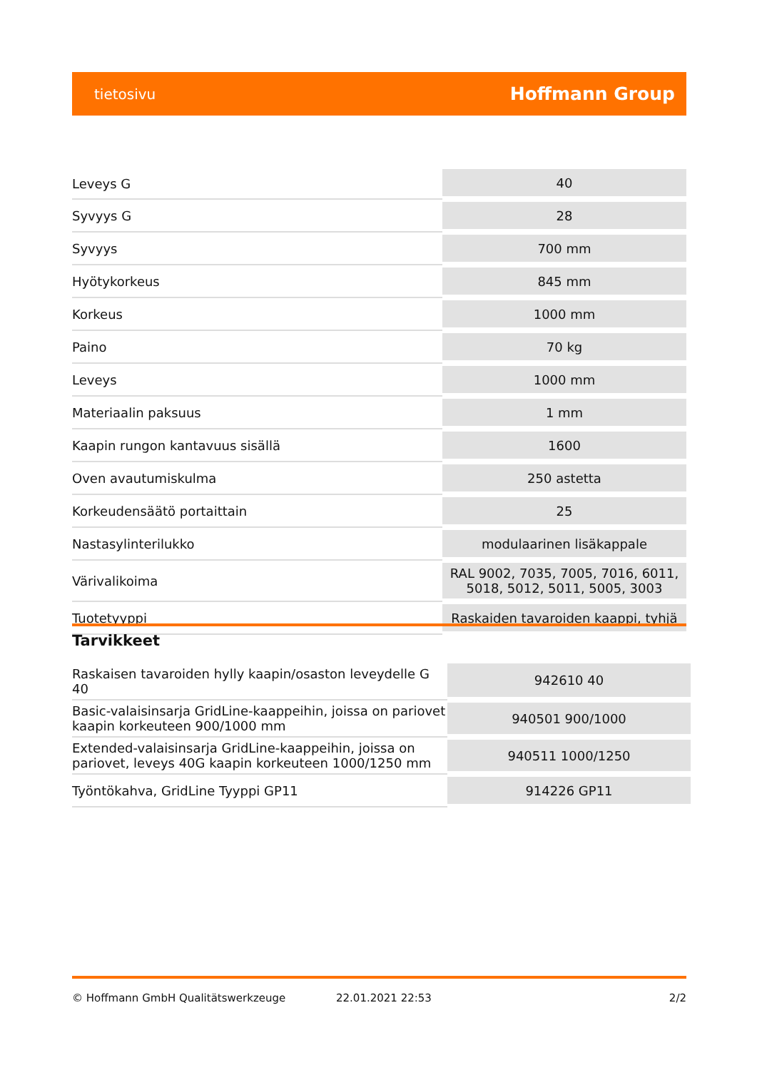tietosivu Hoffmann Group
| Leveys G | 40 |
| Syvyys G | 28 |
| Syvyys | 700 mm |
| Hyötykorkeus | 845 mm |
| Korkeus | 1000 mm |
| Paino | 70 kg |
| Leveys | 1000 mm |
| Materiaalin paksuus | 1 mm |
| Kaapin rungon kantavuus sisällä | 1600 |
| Oven avautumiskulma | 250 astetta |
| Korkeudensäätö portaittain | 25 |
| Nastasylinterilukko | modulaarinen lisäkappale |
| Värivalikoima | RAL 9002, 7035, 7005, 7016, 6011, 5018, 5012, 5011, 5005, 3003 |
| Tuotetyyppi | Raskaiden tavaroiden kaappi, tyhjä |
Tarvikkeet
| Raskaisen tavaroiden hylly kaapin/osaston leveydelle G 40 | 942610 40 |
| Basic-valaisinsarja GridLine-kaappeihin, joissa on pariovet kaapin korkeuteen 900/1000 mm | 940501 900/1000 |
| Extended-valaisinsarja GridLine-kaappeihin, joissa on pariovet, leveys 40G kaapin korkeuteen 1000/1250 mm | 940511 1000/1250 |
| Työntökahva, GridLine Tyyppi GP11 | 914226 GP11 |
© Hoffmann GmbH Qualitätswerkzeuge 22.01.2021 22:53 2/2